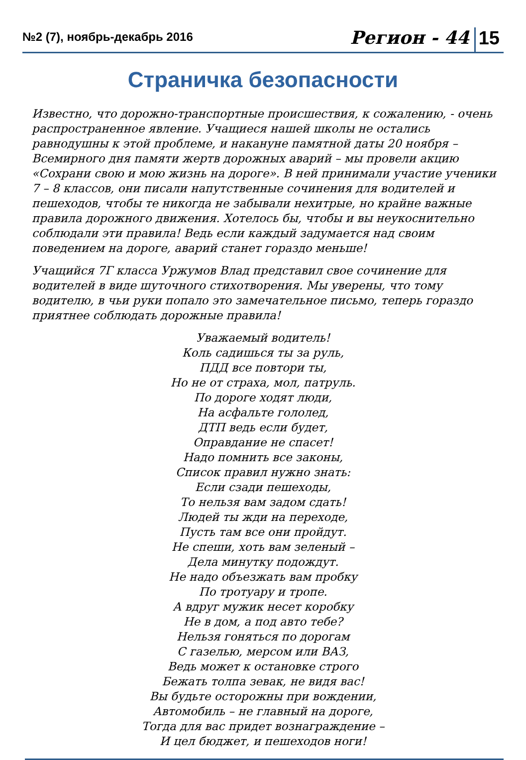№2 (7), ноябрь-декабрь 2016
Регион - 44 15
Страничка безопасности
Известно, что дорожно-транспортные происшествия, к сожалению, - очень распространенное явление. Учащиеся нашей школы не остались равнодушны к этой проблеме, и накануне памятной даты 20 ноября – Всемирного дня памяти жертв дорожных аварий – мы провели акцию «Сохрани свою и мою жизнь на дороге». В ней принимали участие ученики 7 – 8 классов, они писали напутственные сочинения для водителей и пешеходов, чтобы те никогда не забывали нехитрые, но крайне важные правила дорожного движения. Хотелось бы, чтобы и вы неукоснительно соблюдали эти правила! Ведь если каждый задумается над своим поведением на дороге, аварий станет гораздо меньше!
Учащийся 7Г класса Уржумов Влад представил свое сочинение для водителей в виде шуточного стихотворения. Мы уверены, что тому водителю, в чьи руки попало это замечательное письмо, теперь гораздо приятнее соблюдать дорожные правила!
Уважаемый водитель!
Коль садишься ты за руль,
ПДД все повтори ты,
Но не от страха, мол, патруль.
По дороге ходят люди,
На асфальте гололед,
ДТП ведь если будет,
Оправдание не спасет!
Надо помнить все законы,
Список правил нужно знать:
Если сзади пешеходы,
То нельзя вам задом сдать!
Людей ты жди на переходе,
Пусть там все они пройдут.
Не спеши, хоть вам зеленый –
Дела минутку подождут.
Не надо объезжать вам пробку
По тротуару и тропе.
А вдруг мужик несет коробку
Не в дом, а под авто тебе?
Нельзя гоняться по дорогам
С газелью, мерсом или ВАЗ,
Ведь может к остановке строго
Бежать толпа зевак, не видя вас!
Вы будьте осторожны при вождении,
Автомобиль – не главный на дороге,
Тогда для вас придет вознаграждение –
И цел бюджет, и пешеходов ноги!